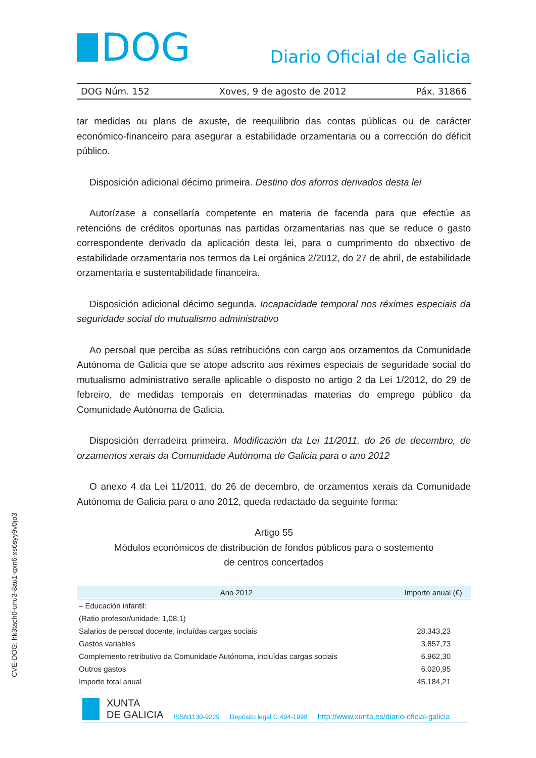DOG
Diario Oficial de Galicia
DOG Núm. 152 Xoves, 9 de agosto de 2012 Páx. 31866
tar medidas ou plans de axuste, de reequilibrio das contas públicas ou de carácter económico-financeiro para asegurar a estabilidade orzamentaria ou a corrección do déficit público.
Disposición adicional décimo primeira. Destino dos aforros derivados desta lei
Autorízase a consellaría competente en materia de facenda para que efectúe as retencións de créditos oportunas nas partidas orzamentarias nas que se reduce o gasto correspondente derivado da aplicación desta lei, para o cumprimento do obxectivo de estabilidade orzamentaria nos termos da Lei orgánica 2/2012, do 27 de abril, de estabilidade orzamentaria e sustentabilidade financeira.
Disposición adicional décimo segunda. Incapacidade temporal nos réximes especiais da seguridade social do mutualismo administrativo
Ao persoal que perciba as súas retribucións con cargo aos orzamentos da Comunidade Autónoma de Galicia que se atope adscrito aos réximes especiais de seguridade social do mutualismo administrativo seralle aplicable o disposto no artigo 2 da Lei 1/2012, do 29 de febreiro, de medidas temporais en determinadas materias do emprego público da Comunidade Autónoma de Galicia.
Disposición derradeira primeira. Modificación da Lei 11/2011, do 26 de decembro, de orzamentos xerais da Comunidade Autónoma de Galicia para o ano 2012
O anexo 4 da Lei 11/2011, do 26 de decembro, de orzamentos xerais da Comunidade Autónoma de Galicia para o ano 2012, queda redactado da seguinte forma:
Artigo 55
Módulos económicos de distribución de fondos públicos para o sostemento
de centros concertados
| Ano 2012 | Importe anual (€) |
| --- | --- |
| – Educación infantil: | |
| (Ratio profesor/unidade: 1,08:1) | |
| Salarios de persoal docente, incluídas cargas sociais | 28.343,23 |
| Gastos variables | 3.857,73 |
| Complemento retributivo da Comunidade Autónoma, incluídas cargas sociais | 6.962,30 |
| Outros gastos | 6.020,95 |
| Importe total anual | 45.184,21 |
XUNTA
DE GALICIA
ISSN1130-9229 Depósito legal C.494-1998 http://www.xunta.es/diario-oficial-galicia
CVE-DOG: hk3tach0-unu3-8au1-qxn6-xs6syy9v0jo3